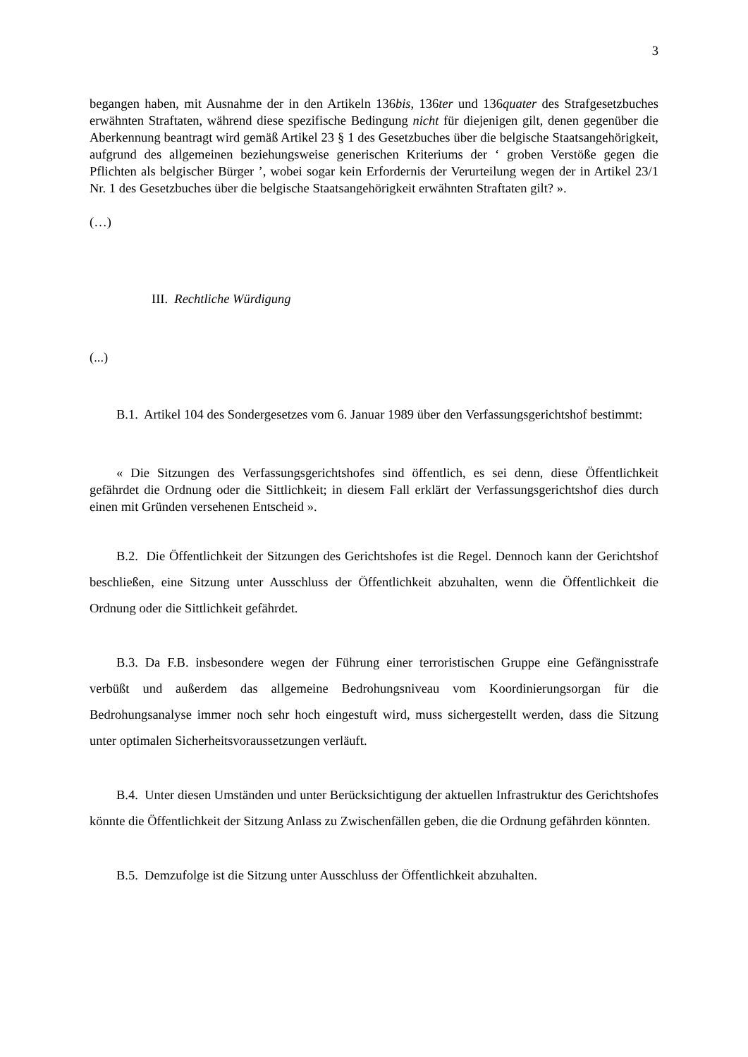3
begangen haben, mit Ausnahme der in den Artikeln 136bis, 136ter und 136quater des Strafgesetzbuches erwähnten Straftaten, während diese spezifische Bedingung nicht für diejenigen gilt, denen gegenüber die Aberkennung beantragt wird gemäß Artikel 23 § 1 des Gesetzbuches über die belgische Staatsangehörigkeit, aufgrund des allgemeinen beziehungsweise generischen Kriteriums der ‘ groben Verstöße gegen die Pflichten als belgischer Bürger ’, wobei sogar kein Erfordernis der Verurteilung wegen der in Artikel 23/1 Nr. 1 des Gesetzbuches über die belgische Staatsangehörigkeit erwähnten Straftaten gilt? ».
(…)
III. Rechtliche Würdigung
(...)
B.1. Artikel 104 des Sondergesetzes vom 6. Januar 1989 über den Verfassungsgerichtshof bestimmt:
« Die Sitzungen des Verfassungsgerichtshofes sind öffentlich, es sei denn, diese Öffentlichkeit gefährdet die Ordnung oder die Sittlichkeit; in diesem Fall erklärt der Verfassungsgerichtshof dies durch einen mit Gründen versehenen Entscheid ».
B.2. Die Öffentlichkeit der Sitzungen des Gerichtshofes ist die Regel. Dennoch kann der Gerichtshof beschließen, eine Sitzung unter Ausschluss der Öffentlichkeit abzuhalten, wenn die Öffentlichkeit die Ordnung oder die Sittlichkeit gefährdet.
B.3. Da F.B. insbesondere wegen der Führung einer terroristischen Gruppe eine Gefängnisstrafe verbüßt und außerdem das allgemeine Bedrohungsniveau vom Koordinierungsorgan für die Bedrohungsanalyse immer noch sehr hoch eingestuft wird, muss sichergestellt werden, dass die Sitzung unter optimalen Sicherheitsvoraussetzungen verläuft.
B.4. Unter diesen Umständen und unter Berücksichtigung der aktuellen Infrastruktur des Gerichtshofes könnte die Öffentlichkeit der Sitzung Anlass zu Zwischenfällen geben, die die Ordnung gefährden könnten.
B.5. Demzufolge ist die Sitzung unter Ausschluss der Öffentlichkeit abzuhalten.